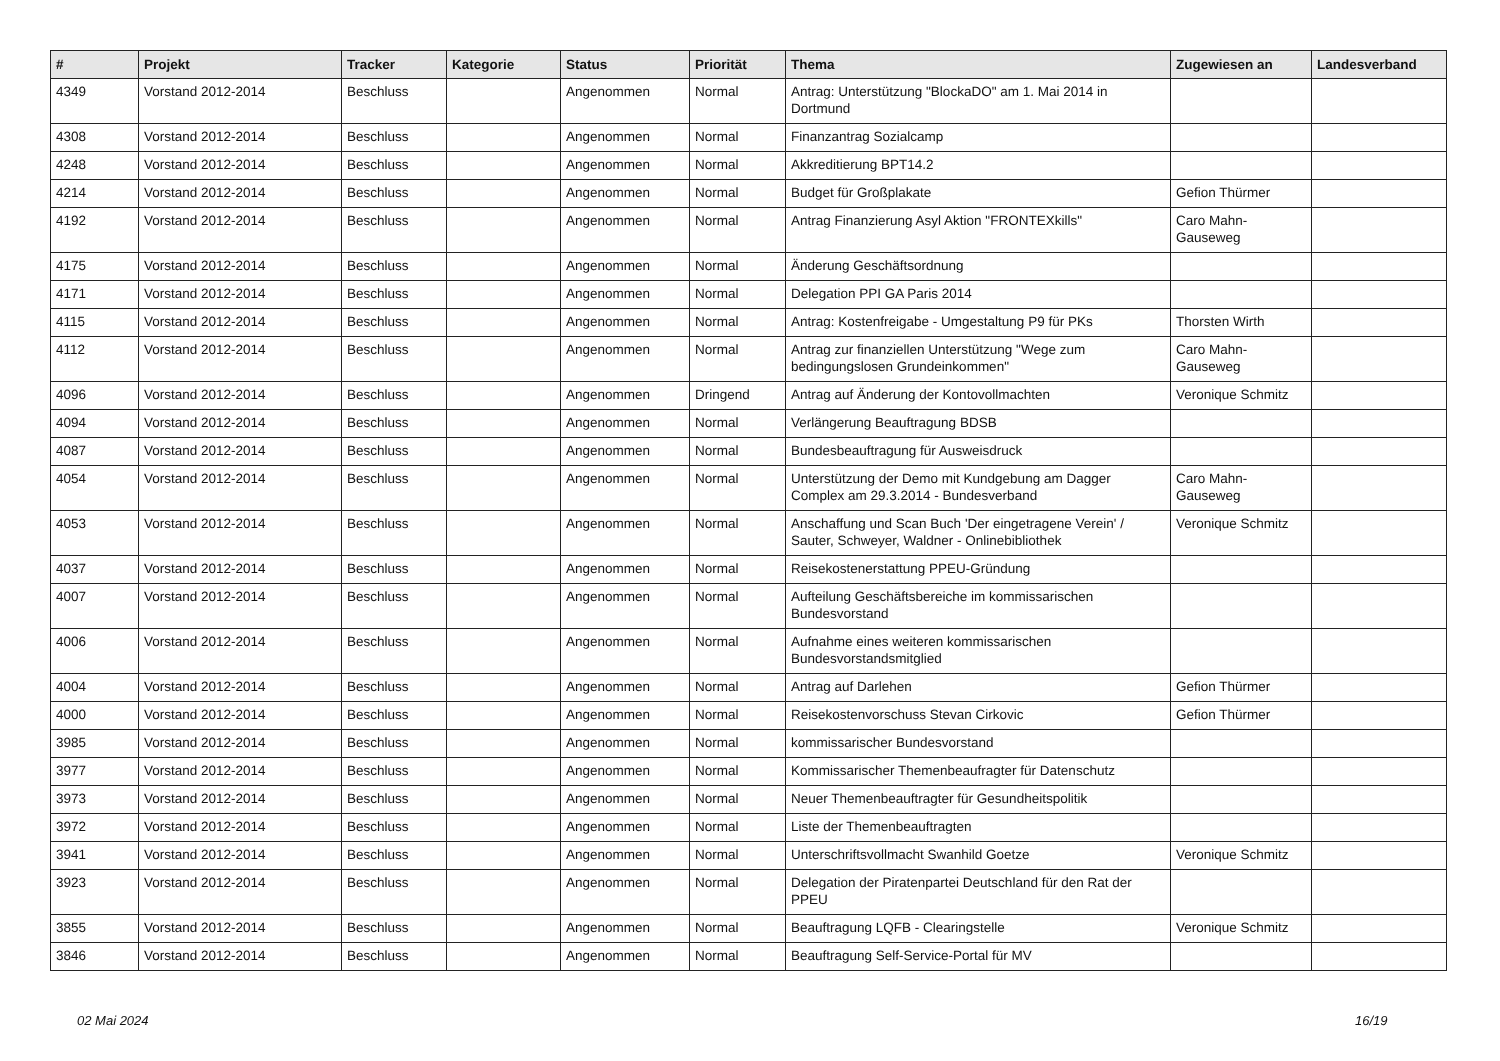| # | Projekt | Tracker | Kategorie | Status | Priorität | Thema | Zugewiesen an | Landesverband |
| --- | --- | --- | --- | --- | --- | --- | --- | --- |
| 4349 | Vorstand 2012-2014 | Beschluss | | Angenommen | Normal | Antrag: Unterstützung "BlockaDO" am 1. Mai 2014 in Dortmund | | |
| 4308 | Vorstand 2012-2014 | Beschluss | | Angenommen | Normal | Finanzantrag Sozialcamp | | |
| 4248 | Vorstand 2012-2014 | Beschluss | | Angenommen | Normal | Akkreditierung BPT14.2 | | |
| 4214 | Vorstand 2012-2014 | Beschluss | | Angenommen | Normal | Budget für Großplakate | Gefion Thürmer | |
| 4192 | Vorstand 2012-2014 | Beschluss | | Angenommen | Normal | Antrag Finanzierung Asyl Aktion "FRONTEXkills" | Caro Mahn-Gauseweg | |
| 4175 | Vorstand 2012-2014 | Beschluss | | Angenommen | Normal | Änderung Geschäftsordnung | | |
| 4171 | Vorstand 2012-2014 | Beschluss | | Angenommen | Normal | Delegation PPI GA Paris 2014 | | |
| 4115 | Vorstand 2012-2014 | Beschluss | | Angenommen | Normal | Antrag: Kostenfreigabe - Umgestaltung P9 für PKs | Thorsten Wirth | |
| 4112 | Vorstand 2012-2014 | Beschluss | | Angenommen | Normal | Antrag zur finanziellen Unterstützung "Wege zum bedingungslosen Grundeinkommen" | Caro Mahn-Gauseweg | |
| 4096 | Vorstand 2012-2014 | Beschluss | | Angenommen | Dringend | Antrag auf Änderung der Kontovollmachten | Veronique Schmitz | |
| 4094 | Vorstand 2012-2014 | Beschluss | | Angenommen | Normal | Verlängerung Beauftragung BDSB | | |
| 4087 | Vorstand 2012-2014 | Beschluss | | Angenommen | Normal | Bundesbeauftragung für Ausweisdruck | | |
| 4054 | Vorstand 2012-2014 | Beschluss | | Angenommen | Normal | Unterstützung der Demo mit Kundgebung am Dagger Complex am 29.3.2014 - Bundesverband | Caro Mahn-Gauseweg | |
| 4053 | Vorstand 2012-2014 | Beschluss | | Angenommen | Normal | Anschaffung und Scan Buch 'Der eingetragene Verein' / Sauter, Schweyer, Waldner - Onlinebibliothek | Veronique Schmitz | |
| 4037 | Vorstand 2012-2014 | Beschluss | | Angenommen | Normal | Reisekostenerstattung PPEU-Gründung | | |
| 4007 | Vorstand 2012-2014 | Beschluss | | Angenommen | Normal | Aufteilung Geschäftsbereiche im kommissarischen Bundesvorstand | | |
| 4006 | Vorstand 2012-2014 | Beschluss | | Angenommen | Normal | Aufnahme eines weiteren kommissarischen Bundesvorstandsmitglied | | |
| 4004 | Vorstand 2012-2014 | Beschluss | | Angenommen | Normal | Antrag auf Darlehen | Gefion Thürmer | |
| 4000 | Vorstand 2012-2014 | Beschluss | | Angenommen | Normal | Reisekostenvorschuss Stevan Cirkovic | Gefion Thürmer | |
| 3985 | Vorstand 2012-2014 | Beschluss | | Angenommen | Normal | kommissarischer Bundesvorstand | | |
| 3977 | Vorstand 2012-2014 | Beschluss | | Angenommen | Normal | Kommissarischer Themenbeaufragter für Datenschutz | | |
| 3973 | Vorstand 2012-2014 | Beschluss | | Angenommen | Normal | Neuer Themenbeauftragter für Gesundheitspolitik | | |
| 3972 | Vorstand 2012-2014 | Beschluss | | Angenommen | Normal | Liste der Themenbeauftragten | | |
| 3941 | Vorstand 2012-2014 | Beschluss | | Angenommen | Normal | Unterschriftsvollmacht Swanhild Goetze | Veronique Schmitz | |
| 3923 | Vorstand 2012-2014 | Beschluss | | Angenommen | Normal | Delegation der Piratenpartei Deutschland für den Rat der PPEU | | |
| 3855 | Vorstand 2012-2014 | Beschluss | | Angenommen | Normal | Beauftragung LQFB - Clearingstelle | Veronique Schmitz | |
| 3846 | Vorstand 2012-2014 | Beschluss | | Angenommen | Normal | Beauftragung Self-Service-Portal für MV | | |
02 Mai 2024 16/19